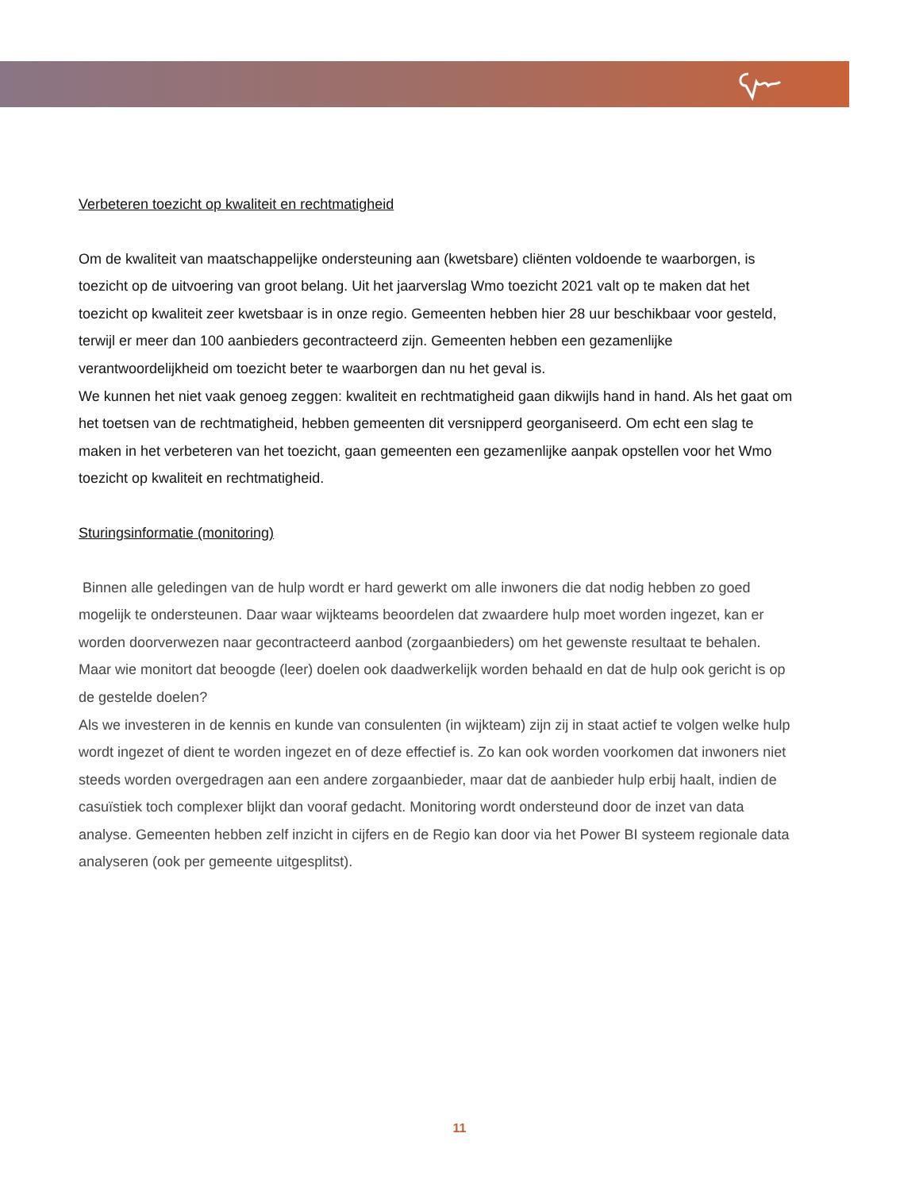Verbeteren toezicht op kwaliteit en rechtmatigheid
Om de kwaliteit van maatschappelijke ondersteuning aan (kwetsbare) cliënten voldoende te waarborgen, is toezicht op de uitvoering van groot belang. Uit het jaarverslag Wmo toezicht 2021 valt op te maken dat het toezicht op kwaliteit zeer kwetsbaar is in onze regio. Gemeenten hebben hier 28 uur beschikbaar voor gesteld, terwijl er meer dan 100 aanbieders gecontracteerd zijn. Gemeenten hebben een gezamenlijke verantwoordelijkheid om toezicht beter te waarborgen dan nu het geval is.
We kunnen het niet vaak genoeg zeggen: kwaliteit en rechtmatigheid gaan dikwijls hand in hand. Als het gaat om het toetsen van de rechtmatigheid, hebben gemeenten dit versnipperd georganiseerd. Om echt een slag te maken in het verbeteren van het toezicht, gaan gemeenten een gezamenlijke aanpak opstellen voor het Wmo toezicht op kwaliteit en rechtmatigheid.
Sturingsinformatie (monitoring)
Binnen alle geledingen van de hulp wordt er hard gewerkt om alle inwoners die dat nodig hebben zo goed mogelijk te ondersteunen. Daar waar wijkteams beoordelen dat zwaardere hulp moet worden ingezet, kan er worden doorverwezen naar gecontracteerd aanbod (zorgaanbieders) om het gewenste resultaat te behalen.
Maar wie monitort dat beoogde (leer) doelen ook daadwerkelijk worden behaald en dat de hulp ook gericht is op de gestelde doelen?
Als we investeren in de kennis en kunde van consulenten (in wijkteam) zijn zij in staat actief te volgen welke hulp wordt ingezet of dient te worden ingezet en of deze effectief is. Zo kan ook worden voorkomen dat inwoners niet steeds worden overgedragen aan een andere zorgaanbieder, maar dat de aanbieder hulp erbij haalt, indien de casuïstiek toch complexer blijkt dan vooraf gedacht. Monitoring wordt ondersteund door de inzet van data analyse. Gemeenten hebben zelf inzicht in cijfers en de Regio kan door via het Power BI systeem regionale data analyseren (ook per gemeente uitgesplitst).
11